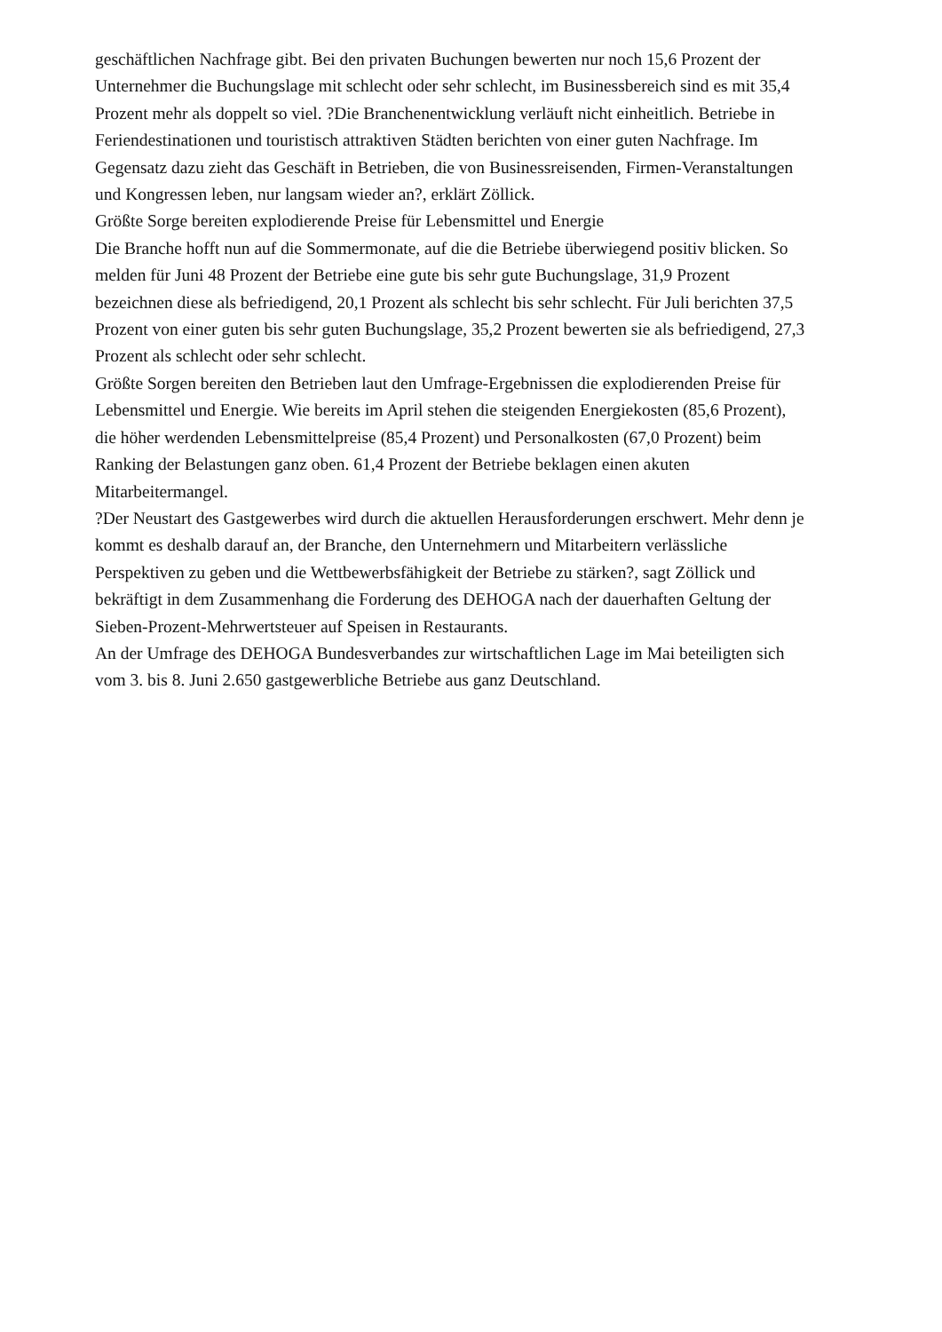geschäftlichen Nachfrage gibt. Bei den privaten Buchungen bewerten nur noch 15,6 Prozent der Unternehmer die Buchungslage mit schlecht oder sehr schlecht, im Businessbereich sind es mit 35,4 Prozent mehr als doppelt so viel. ?Die Branchenentwicklung verläuft nicht einheitlich. Betriebe in Feriendestinationen und touristisch attraktiven Städten berichten von einer guten Nachfrage. Im Gegensatz dazu zieht das Geschäft in Betrieben, die von Businessreisenden, Firmen-Veranstaltungen und Kongressen leben, nur langsam wieder an?, erklärt Zöllick.
Größte Sorge bereiten explodierende Preise für Lebensmittel und Energie
Die Branche hofft nun auf die Sommermonate, auf die die Betriebe überwiegend positiv blicken. So melden für Juni 48 Prozent der Betriebe eine gute bis sehr gute Buchungslage, 31,9 Prozent bezeichnen diese als befriedigend, 20,1 Prozent als schlecht bis sehr schlecht. Für Juli berichten 37,5 Prozent von einer guten bis sehr guten Buchungslage, 35,2 Prozent bewerten sie als befriedigend, 27,3 Prozent als schlecht oder sehr schlecht.
Größte Sorgen bereiten den Betrieben laut den Umfrage-Ergebnissen die explodierenden Preise für Lebensmittel und Energie. Wie bereits im April stehen die steigenden Energiekosten (85,6 Prozent), die höher werdenden Lebensmittelpreise (85,4 Prozent) und Personalkosten (67,0 Prozent) beim Ranking der Belastungen ganz oben. 61,4 Prozent der Betriebe beklagen einen akuten Mitarbeitermangel.
?Der Neustart des Gastgewerbes wird durch die aktuellen Herausforderungen erschwert. Mehr denn je kommt es deshalb darauf an, der Branche, den Unternehmern und Mitarbeitern verlässliche Perspektiven zu geben und die Wettbewerbsfähigkeit der Betriebe zu stärken?, sagt Zöllick und bekräftigt in dem Zusammenhang die Forderung des DEHOGA nach der dauerhaften Geltung der Sieben-Prozent-Mehrwertsteuer auf Speisen in Restaurants.
An der Umfrage des DEHOGA Bundesverbandes zur wirtschaftlichen Lage im Mai beteiligten sich vom 3. bis 8. Juni 2.650 gastgewerbliche Betriebe aus ganz Deutschland.